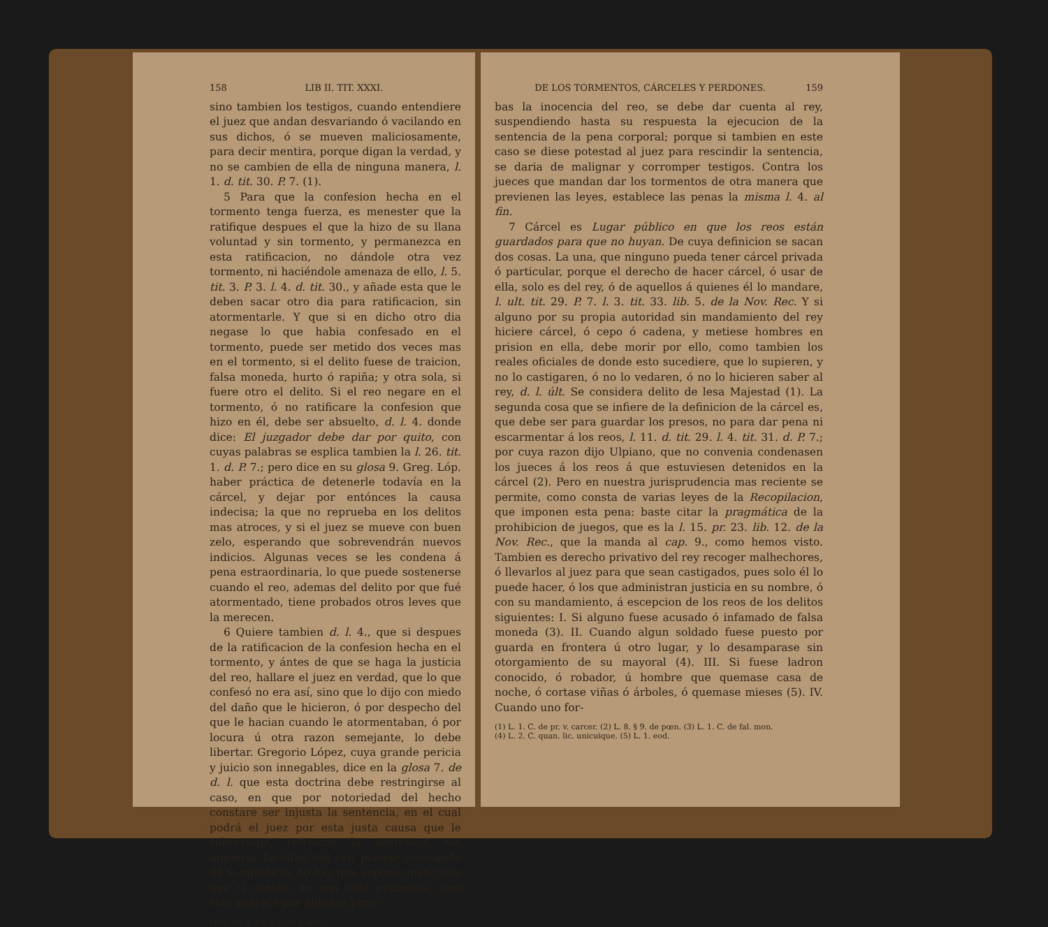158 LIB II. TIT. XXXI.
sino tambien los testigos, cuando entendiere el juez que andan desvariando ó vacilando en sus dichos, ó se mueven maliciosamente, para decir mentira, porque digan la verdad, y no se cambien de ella de ninguna manera, l. 1. d. tit. 30. P. 7. (1).
5 Para que la confesion hecha en el tormento tenga fuerza, es menester que la ratifique despues el que la hizo de su llana voluntad y sin tormento, y permanezca en esta ratificacion, no dándole otra vez tormento, ni haciéndole amenaza de ello, l. 5. tit. 3. P. 3. l. 4. d. tit. 30., y añade esta que le deben sacar otro dia para ratificacion, sin atormentarle. Y que si en dicho otro dia negase lo que habia confesado en el tormento, puede ser metido dos veces mas en el tormento, si el delito fuese de traicion, falsa moneda, hurto ó rapiña; y otra sola, si fuere otro el delito. Si el reo negare en el tormento, ó no ratificare la confesion que hizo en él, debe ser absuelto, d. l. 4. donde dice: El juzgador debe dar por quito, con cuyas palabras se esplica tambien la l. 26. tit. 1. d. P. 7.; pero dice en su glosa 9. Greg. Lóp. haber práctica de detenerle todavía en la cárcel, y dejar por entónces la causa indecisa; la que no reprueba en los delitos mas atroces, y si el juez se mueve con buen zelo, esperando que sobrevendrán nuevos indicios. Algunas veces se les condena á pena estraordinaria, lo que puede sostenerse cuando el reo, ademas del delito por que fué atormentado, tiene probados otros leves que la merecen.
6 Quiere tambien d. l. 4., que si despues de la ratificacion de la confesion hecha en el tormento, y ántes de que se haga la justicia del reo, hallare el juez en verdad, que lo que confesó no era así, sino que lo dijo con miedo del daño que le hicieron, ó por despecho del que le hacian cuando le atormentaban, ó por locura ú otra razon semejante, lo debe libertar. Gregorio López, cuya grande pericia y juicio son innegables, dice en la glosa 7. de d. l. que esta doctrina debe restringirse al caso, en que por notoriedad del hecho constare ser injusta la sentencia, en el cual podrá el juez por esta justa causa que le sobreviene, retractar la sentencia, sin impetrar facultad del rey, porque constando de la injusticia, no hay que esperar mas; pero que si consta, no con toda evidencia, sino solo aparece por algunas prue-
(1) L. 15. l. 18. § 5. de quæst.
DE LOS TORMENTOS, CÁRCELES Y PERDONES. 159
bas la inocencia del reo, se debe dar cuenta al rey, suspendiendo hasta su respuesta la ejecucion de la sentencia de la pena corporal; porque si tambien en este caso se diese potestad al juez para rescindir la sentencia, se daria de malignar y corromper testigos. Contra los jueces que mandan dar los tormentos de otra manera que previenen las leyes, establece las penas la misma l. 4. al fin.
7 Cárcel es Lugar público en que los reos están guardados para que no huyan. De cuya definicion se sacan dos cosas. La una, que ninguno pueda tener cárcel privada ó particular, porque el derecho de hacer cárcel, ó usar de ella, solo es del rey, ó de aquellos á quienes él lo mandare, l. ult. tit. 29. P. 7. l. 3. tit. 33. lib. 5. de la Nov. Rec. Y si alguno por su propia autoridad sin mandamiento del rey hiciere cárcel, ó cepo ó cadena, y metiese hombres en prision en ella, debe morir por ello, como tambien los reales oficiales de donde esto sucediere, que lo supieren, y no lo castigaren, ó no lo vedaren, ó no lo hicieren saber al rey, d. l. últ. Se considera delito de lesa Majestad (1). La segunda cosa que se infiere de la definicion de la cárcel es, que debe ser para guardar los presos, no para dar pena ni escarmentar á los reos, l. 11. d. tit. 29. l. 4. tit. 31. d. P. 7.; por cuya razon dijo Ulpiano, que no convenia condenasen los jueces á los reos á que estuviesen detenidos en la cárcel (2). Pero en nuestra jurisprudencia mas reciente se permite, como consta de varias leyes de la Recopilacion, que imponen esta pena: baste citar la pragmática de la prohibicion de juegos, que es la l. 15. pr. 23. lib. 12. de la Nov. Rec., que la manda al cap. 9., como hemos visto. Tambien es derecho privativo del rey recoger malhechores, ó llevarlos al juez para que sean castigados, pues solo él lo puede hacer, ó los que administran justicia en su nombre, ó con su mandamiento, á escepcion de los reos de los delitos siguientes: I. Si alguno fuese acusado ó infamado de falsa moneda (3). II. Cuando algun soldado fuese puesto por guarda en frontera ú otro lugar, y lo desamparase sin otorgamiento de su mayoral (4). III. Si fuese ladron conocido, ó robador, ú hombre que quemase casa de noche, ó cortase viñas ó árboles, ó quemase mieses (5). IV. Cuando uno for-
(1) L. 1. C. de pr. v. carcer. (2) L. 8. § 9. de pœn. (3) L. 1. C. de fal. mon.
(4) L. 2. C. quan. lic. unicuique. (5) L. 1. eod.